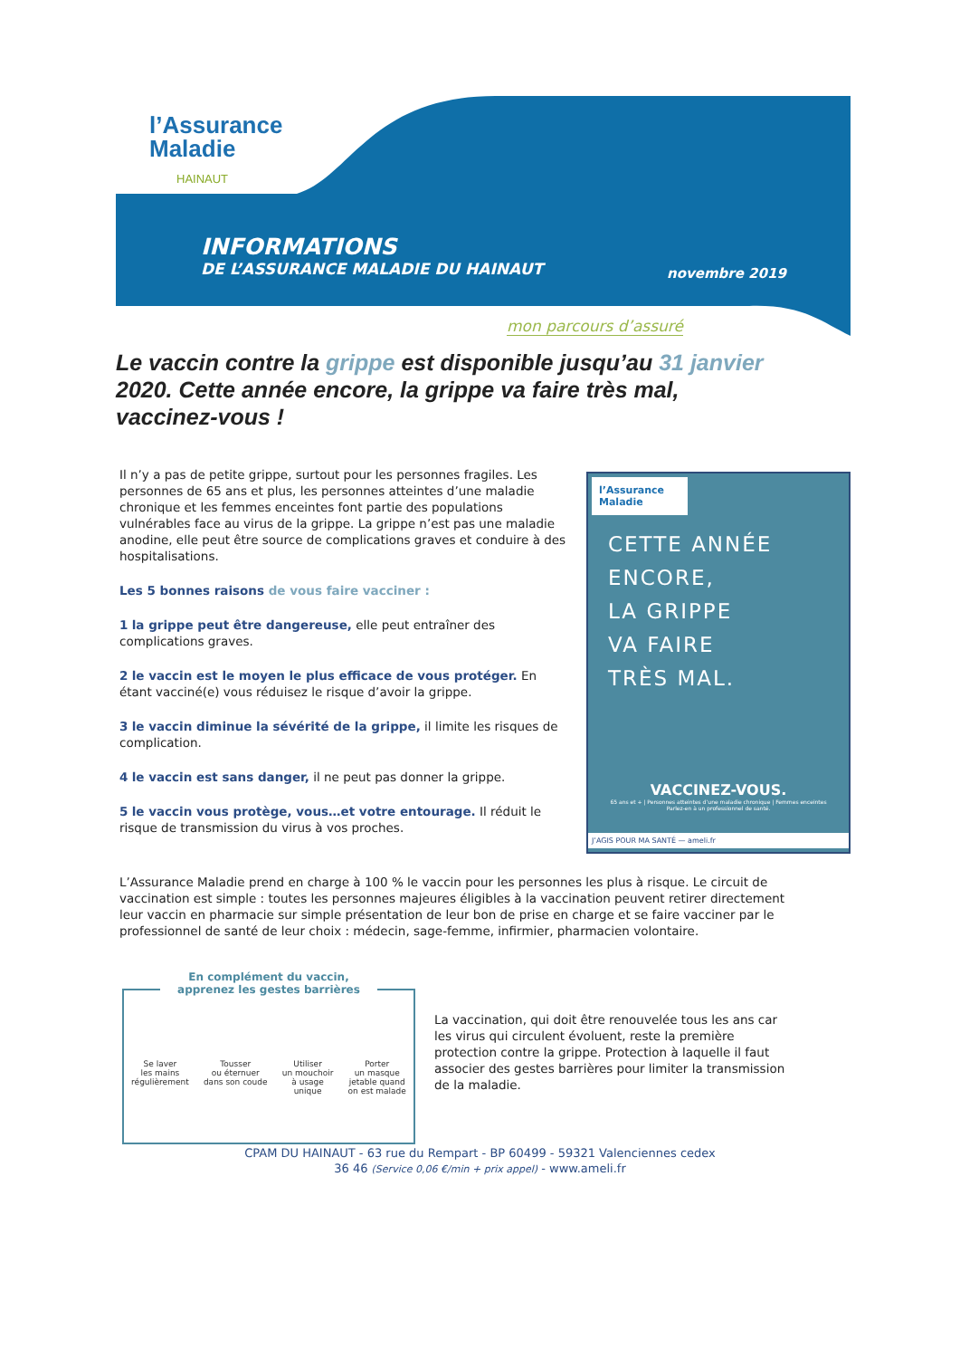l’Assurance
Maladie
HAINAUT
INFORMATIONS
DE L’ASSURANCE MALADIE DU HAINAUT
novembre 2019
mon parcours d’assuré
Le vaccin contre la grippe est disponible jusqu’au 31 janvier 2020. Cette année encore, la grippe va faire très mal, vaccinez-vous !
Il n’y a pas de petite grippe, surtout pour les personnes fragiles. Les personnes de 65 ans et plus, les personnes atteintes d’une maladie chronique et les femmes enceintes font partie des populations vulnérables face au virus de la grippe. La grippe n’est pas une maladie anodine, elle peut être source de complications graves et conduire à des hospitalisations.
Les 5 bonnes raisons de vous faire vacciner :
1 la grippe peut être dangereuse, elle peut entraîner des complications graves.
2 le vaccin est le moyen le plus efficace de vous protéger. En étant vacciné(e) vous réduisez le risque d’avoir la grippe.
3 le vaccin diminue la sévérité de la grippe, il limite les risques de complication.
4 le vaccin est sans danger, il ne peut pas donner la grippe.
5 le vaccin vous protège, vous…et votre entourage. Il réduit le risque de transmission du virus à vos proches.
l’Assurance Maladie
CETTE ANNÉE
ENCORE,
LA GRIPPE
VA FAIRE
TRÈS MAL.
VACCINEZ-VOUS.
65 ans et + | Personnes atteintes d’une maladie chronique | Femmes enceintes
Parlez-en à un professionnel de santé.
J’AGIS POUR MA SANTÉ — ameli.fr
L’Assurance Maladie prend en charge à 100 % le vaccin pour les personnes les plus à risque. Le circuit de vaccination est simple : toutes les personnes majeures éligibles à la vaccination peuvent retirer directement leur vaccin en pharmacie sur simple présentation de leur bon de prise en charge et se faire vacciner par le professionnel de santé de leur choix : médecin, sage-femme, infirmier, pharmacien volontaire.
En complément du vaccin,
apprenez les gestes barrières
Se laver
les mains
régulièrement
Tousser
ou éternuer
dans son coude
Utiliser
un mouchoir
à usage
unique
Porter
un masque
jetable quand
on est malade
La vaccination, qui doit être renouvelée tous les ans car les virus qui circulent évoluent, reste la première protection contre la grippe. Protection à laquelle il faut associer des gestes barrières pour limiter la transmission de la maladie.
CPAM DU HAINAUT - 63 rue du Rempart - BP 60499 - 59321 Valenciennes cedex
36 46 (Service 0,06 €/min + prix appel) - www.ameli.fr